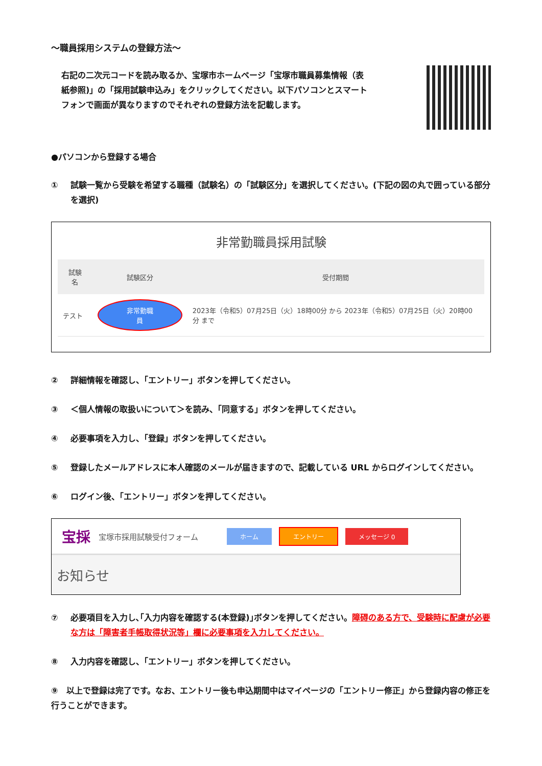～職員採用システムの登録方法～
右記の二次元コードを読み取るか、宝塚市ホームページ「宝塚市職員募集情報（表紙参照)」の「採用試験申込み」をクリックしてください。以下パソコンとスマートフォンで画面が異なりますのでそれぞれの登録方法を記載します。
●パソコンから登録する場合
① 試験一覧から受験を希望する職種（試験名）の「試験区分」を選択してください。(下記の図の丸で囲っている部分を選択)
非常勤職員採用試験
| 試験名 | 試験区分 | 受付期間 |
| --- | --- | --- |
| テスト | 非常勤職員 | 2023年（令和5）07月25日（火）18時00分 から 2023年（令和5）07月25日（火）20時00分 まで |
② 詳細情報を確認し、「エントリー」ボタンを押してください。
③ ＜個人情報の取扱いについて＞を読み、「同意する」ボタンを押してください。
④ 必要事項を入力し、「登録」ボタンを押してください。
⑤ 登録したメールアドレスに本人確認のメールが届きますので、記載している URL からログインしてください。
⑥ ログイン後、「エントリー」ボタンを押してください。
宝採 宝塚市採用試験受付フォーム ホーム エントリー メッセージ 0
お知らせ
⑦ 必要項目を入力し､｢入力内容を確認する(本登録)｣ボタンを押してください。障碍のある方で、受験時に配慮が必要な方は「障害者手帳取得状況等」欄に必要事項を入力してください。
⑧ 入力内容を確認し、「エントリー」ボタンを押してください。
⑨　以上で登録は完了です。なお、エントリー後も申込期間中はマイページの「エントリー修正」から登録内容の修正を行うことができます。